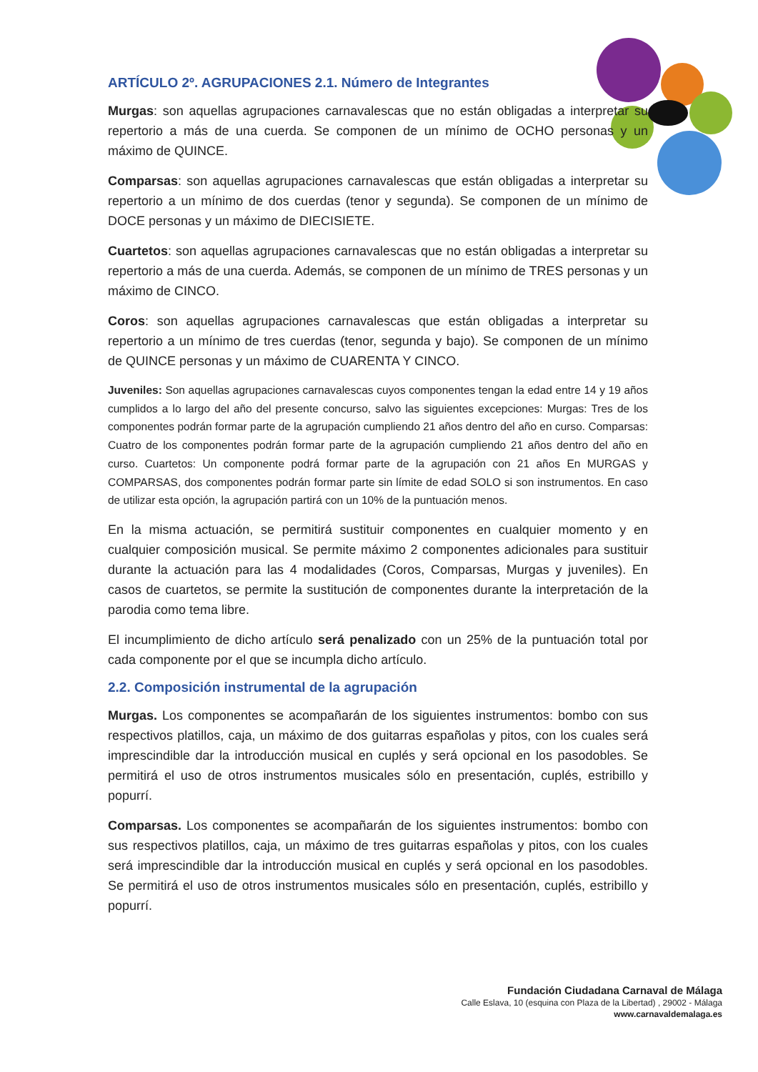ARTÍCULO 2º. AGRUPACIONES 2.1. Número de Integrantes
Murgas: son aquellas agrupaciones carnavalescas que no están obligadas a interpretar su repertorio a más de una cuerda. Se componen de un mínimo de OCHO personas y un máximo de QUINCE.
Comparsas: son aquellas agrupaciones carnavalescas que están obligadas a interpretar su repertorio a un mínimo de dos cuerdas (tenor y segunda). Se componen de un mínimo de DOCE personas y un máximo de DIECISIETE.
Cuartetos: son aquellas agrupaciones carnavalescas que no están obligadas a interpretar su repertorio a más de una cuerda. Además, se componen de un mínimo de TRES personas y un máximo de CINCO.
Coros: son aquellas agrupaciones carnavalescas que están obligadas a interpretar su repertorio a un mínimo de tres cuerdas (tenor, segunda y bajo). Se componen de un mínimo de QUINCE personas y un máximo de CUARENTA Y CINCO.
Juveniles: Son aquellas agrupaciones carnavalescas cuyos componentes tengan la edad entre 14 y 19 años cumplidos a lo largo del año del presente concurso, salvo las siguientes excepciones: Murgas: Tres de los componentes podrán formar parte de la agrupación cumpliendo 21 años dentro del año en curso. Comparsas: Cuatro de los componentes podrán formar parte de la agrupación cumpliendo 21 años dentro del año en curso. Cuartetos: Un componente podrá formar parte de la agrupación con 21 años En MURGAS y COMPARSAS, dos componentes podrán formar parte sin límite de edad SOLO si son instrumentos. En caso de utilizar esta opción, la agrupación partirá con un 10% de la puntuación menos.
En la misma actuación, se permitirá sustituir componentes en cualquier momento y en cualquier composición musical. Se permite máximo 2 componentes adicionales para sustituir durante la actuación para las 4 modalidades (Coros, Comparsas, Murgas y juveniles). En casos de cuartetos, se permite la sustitución de componentes durante la interpretación de la parodia como tema libre.
El incumplimiento de dicho artículo será penalizado con un 25% de la puntuación total por cada componente por el que se incumpla dicho artículo.
2.2. Composición instrumental de la agrupación
Murgas. Los componentes se acompañarán de los siguientes instrumentos: bombo con sus respectivos platillos, caja, un máximo de dos guitarras españolas y pitos, con los cuales será imprescindible dar la introducción musical en cuplés y será opcional en los pasodobles. Se permitirá el uso de otros instrumentos musicales sólo en presentación, cuplés, estribillo y popurrí.
Comparsas. Los componentes se acompañarán de los siguientes instrumentos: bombo con sus respectivos platillos, caja, un máximo de tres guitarras españolas y pitos, con los cuales será imprescindible dar la introducción musical en cuplés y será opcional en los pasodobles. Se permitirá el uso de otros instrumentos musicales sólo en presentación, cuplés, estribillo y popurrí.
Fundación Ciudadana Carnaval de Málaga
Calle Eslava, 10 (esquina con Plaza de la Libertad) , 29002 - Málaga
www.carnavaldemalaga.es